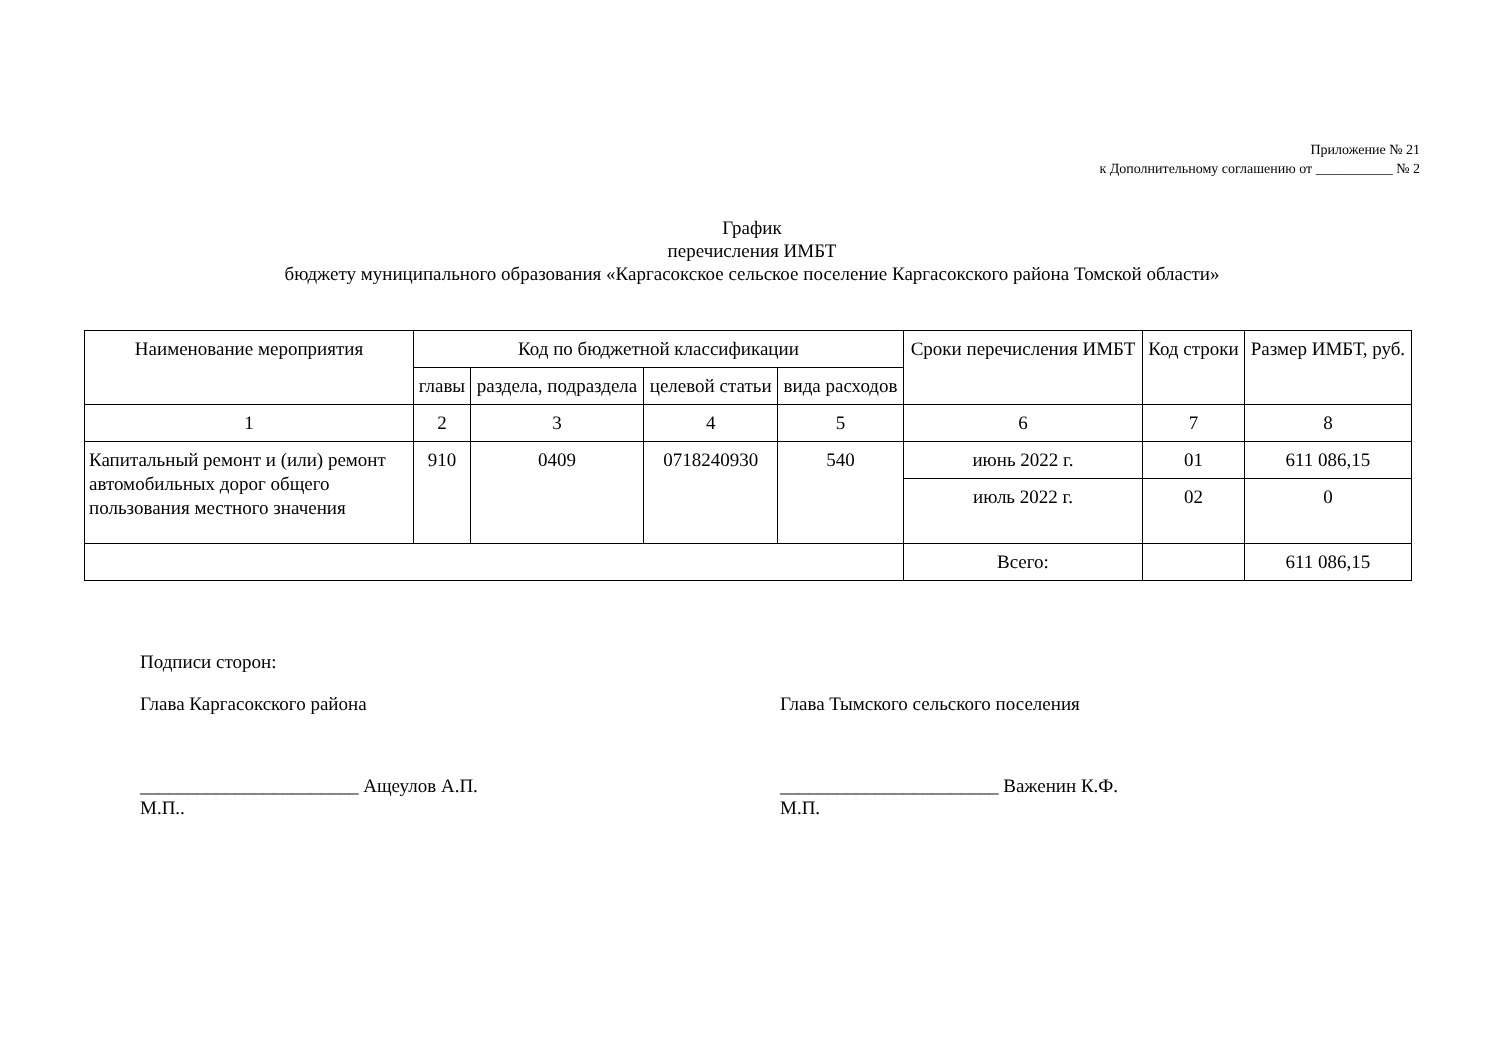Приложение № 21
к Дополнительному соглашению от ___________ № 2
График
перечисления ИМБТ
бюджету муниципального образования «Каргасокское сельское поселение Каргасокского района Томской области»
| Наименование мероприятия | Код по бюджетной классификации | | | | Сроки перечисления ИМБТ | Код строки | Размер ИМБТ, руб. |
| --- | --- | --- | --- | --- | --- | --- | --- |
| | главы | раздела, подраздела | целевой статьи | вида расходов | | | |
| 1 | 2 | 3 | 4 | 5 | 6 | 7 | 8 |
| Капитальный ремонт и (или) ремонт автомобильных дорог общего пользования местного значения | 910 | 0409 | 0718240930 | 540 | июнь 2022 г. | 01 | 611 086,15 |
| | | | | | июль 2022 г. | 02 | 0 |
| | | | | | Всего: | | 611 086,15 |
Подписи сторон:
Глава Каргасокского района Глава Тымского сельского поселения
_______________________ Ащеулов А.П.
М.П..
_______________________ Важенин К.Ф.
М.П.